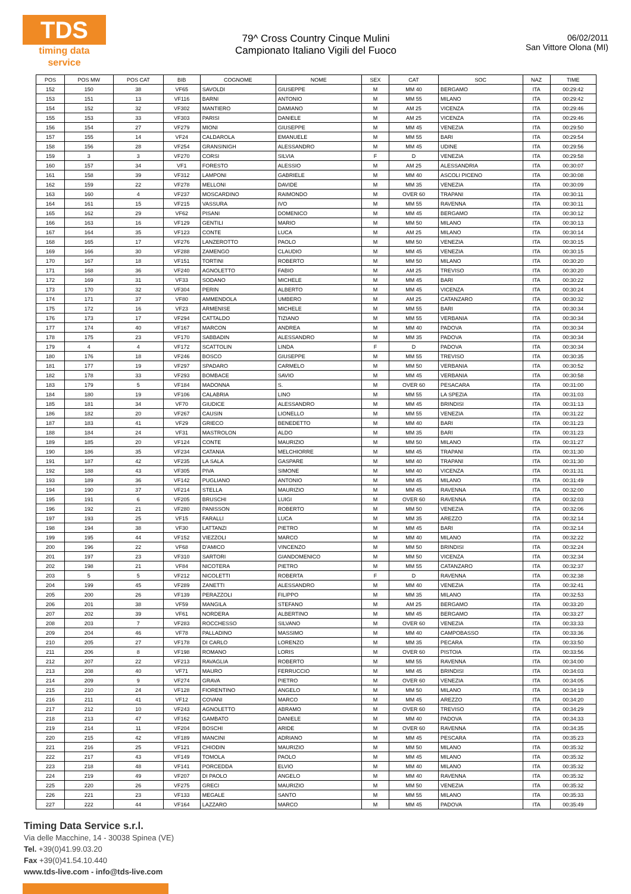TDS
timing data service
79^ Cross Country Cinque Mulini
Campionato Italiano Vigili del Fuoco
06/02/2011
San Vittore Olona (MI)
| POS | POS MW | POS CAT | BIB | COGNOME | NOME | SEX | CAT | SOC | NAZ | TIME |
| --- | --- | --- | --- | --- | --- | --- | --- | --- | --- | --- |
| 152 | 150 | 38 | VF65 | SAVOLDI | GIUSEPPE | M | MM 40 | BERGAMO | ITA | 00:29:42 |
| 153 | 151 | 13 | VF116 | BARNI | ANTONIO | M | MM 55 | MILANO | ITA | 00:29:42 |
| 154 | 152 | 32 | VF302 | MANTIERO | DAMIANO | M | AM 25 | VICENZA | ITA | 00:29:46 |
| 155 | 153 | 33 | VF303 | PARISI | DANIELE | M | AM 25 | VICENZA | ITA | 00:29:46 |
| 156 | 154 | 27 | VF279 | MIONI | GIUSEPPE | M | MM 45 | VENEZIA | ITA | 00:29:50 |
| 157 | 155 | 14 | VF24 | CALDAROLA | EMANUELE | M | MM 55 | BARI | ITA | 00:29:54 |
| 158 | 156 | 28 | VF254 | GRANSINIGH | ALESSANDRO | M | MM 45 | UDINE | ITA | 00:29:56 |
| 159 | 3 | 3 | VF270 | CORSI | SILVIA | F | D | VENEZIA | ITA | 00:29:58 |
| 160 | 157 | 34 | VF1 | FORESTO | ALESSIO | M | AM 25 | ALESSANDRIA | ITA | 00:30:07 |
| 161 | 158 | 39 | VF312 | LAMPONI | GABRIELE | M | MM 40 | ASCOLI PICENO | ITA | 00:30:08 |
| 162 | 159 | 22 | VF278 | MELLONI | DAVIDE | M | MM 35 | VENEZIA | ITA | 00:30:09 |
| 163 | 160 | 4 | VF237 | MOSCARDINO | RAIMONDO | M | OVER 60 | TRAPANI | ITA | 00:30:11 |
| 164 | 161 | 15 | VF215 | VASSURA | IVO | M | MM 55 | RAVENNA | ITA | 00:30:11 |
| 165 | 162 | 29 | VF62 | PISANI | DOMENICO | M | MM 45 | BERGAMO | ITA | 00:30:12 |
| 166 | 163 | 16 | VF129 | GENTILI | MARIO | M | MM 50 | MILANO | ITA | 00:30:13 |
| 167 | 164 | 35 | VF123 | CONTE | LUCA | M | AM 25 | MILANO | ITA | 00:30:14 |
| 168 | 165 | 17 | VF276 | LANZEROTTO | PAOLO | M | MM 50 | VENEZIA | ITA | 00:30:15 |
| 169 | 166 | 30 | VF288 | ZAMENGO | CLAUDIO | M | MM 45 | VENEZIA | ITA | 00:30:15 |
| 170 | 167 | 18 | VF151 | TORTINI | ROBERTO | M | MM 50 | MILANO | ITA | 00:30:20 |
| 171 | 168 | 36 | VF240 | AGNOLETTO | FABIO | M | AM 25 | TREVISO | ITA | 00:30:20 |
| 172 | 169 | 31 | VF33 | SODANO | MICHELE | M | MM 45 | BARI | ITA | 00:30:22 |
| 173 | 170 | 32 | VF304 | PERIN | ALBERTO | M | MM 45 | VICENZA | ITA | 00:30:24 |
| 174 | 171 | 37 | VF80 | AMMENDOLA | UMBERO | M | AM 25 | CATANZARO | ITA | 00:30:32 |
| 175 | 172 | 16 | VF23 | ARMENISE | MICHELE | M | MM 55 | BARI | ITA | 00:30:34 |
| 176 | 173 | 17 | VF294 | CATTALDO | TIZIANO | M | MM 55 | VERBANIA | ITA | 00:30:34 |
| 177 | 174 | 40 | VF167 | MARCON | ANDREA | M | MM 40 | PADOVA | ITA | 00:30:34 |
| 178 | 175 | 23 | VF170 | SABBADIN | ALESSANDRO | M | MM 35 | PADOVA | ITA | 00:30:34 |
| 179 | 4 | 4 | VF172 | SCATTOLIN | LINDA | F | D | PADOVA | ITA | 00:30:34 |
| 180 | 176 | 18 | VF246 | BOSCO | GIUSEPPE | M | MM 55 | TREVISO | ITA | 00:30:35 |
| 181 | 177 | 19 | VF297 | SPADARO | CARMELO | M | MM 50 | VERBANIA | ITA | 00:30:52 |
| 182 | 178 | 33 | VF293 | BOMBACE | SAVIO | M | MM 45 | VERBANIA | ITA | 00:30:58 |
| 183 | 179 | 5 | VF184 | MADONNA | S. | M | OVER 60 | PESACARA | ITA | 00:31:00 |
| 184 | 180 | 19 | VF106 | CALABRIA | LINO | M | MM 55 | LA SPEZIA | ITA | 00:31:03 |
| 185 | 181 | 34 | VF70 | GIUDICE | ALESSANDRO | M | MM 45 | BRINDISI | ITA | 00:31:13 |
| 186 | 182 | 20 | VF267 | CAUSIN | LIONELLO | M | MM 55 | VENEZIA | ITA | 00:31:22 |
| 187 | 183 | 41 | VF29 | GRIECO | BENEDETTO | M | MM 40 | BARI | ITA | 00:31:23 |
| 188 | 184 | 24 | VF31 | MASTROLON | ALDO | M | MM 35 | BARI | ITA | 00:31:23 |
| 189 | 185 | 20 | VF124 | CONTE | MAURIZIO | M | MM 50 | MILANO | ITA | 00:31:27 |
| 190 | 186 | 35 | VF234 | CATANIA | MELCHIORRE | M | MM 45 | TRAPANI | ITA | 00:31:30 |
| 191 | 187 | 42 | VF235 | LA SALA | GASPARE | M | MM 40 | TRAPANI | ITA | 00:31:30 |
| 192 | 188 | 43 | VF305 | PIVA | SIMONE | M | MM 40 | VICENZA | ITA | 00:31:31 |
| 193 | 189 | 36 | VF142 | PUGLIANO | ANTONIO | M | MM 45 | MILANO | ITA | 00:31:49 |
| 194 | 190 | 37 | VF214 | STELLA | MAURIZIO | M | MM 45 | RAVENNA | ITA | 00:32:00 |
| 195 | 191 | 6 | VF205 | BRUSCHI | LUIGI | M | OVER 60 | RAVENNA | ITA | 00:32:03 |
| 196 | 192 | 21 | VF280 | PANISSON | ROBERTO | M | MM 50 | VENEZIA | ITA | 00:32:06 |
| 197 | 193 | 25 | VF15 | FARALLI | LUCA | M | MM 35 | AREZZO | ITA | 00:32:14 |
| 198 | 194 | 38 | VF30 | LATTANZI | PIETRO | M | MM 45 | BARI | ITA | 00:32:14 |
| 199 | 195 | 44 | VF152 | VIEZZOLI | MARCO | M | MM 40 | MILANO | ITA | 00:32:22 |
| 200 | 196 | 22 | VF68 | D'AMICO | VINCENZO | M | MM 50 | BRINDISI | ITA | 00:32:24 |
| 201 | 197 | 23 | VF310 | SARTORI | GIANDOMENICO | M | MM 50 | VICENZA | ITA | 00:32:34 |
| 202 | 198 | 21 | VF84 | NICOTERA | PIETRO | M | MM 55 | CATANZARO | ITA | 00:32:37 |
| 203 | 5 | 5 | VF212 | NICOLETTI | ROBERTA | F | D | RAVENNA | ITA | 00:32:38 |
| 204 | 199 | 45 | VF289 | ZANETTI | ALESSANDRO | M | MM 40 | VENEZIA | ITA | 00:32:41 |
| 205 | 200 | 26 | VF139 | PERAZZOLI | FILIPPO | M | MM 35 | MILANO | ITA | 00:32:53 |
| 206 | 201 | 38 | VF59 | MANGILA | STEFANO | M | AM 25 | BERGAMO | ITA | 00:33:20 |
| 207 | 202 | 39 | VF61 | NORDERA | ALBERTINO | M | MM 45 | BERGAMO | ITA | 00:33:27 |
| 208 | 203 | 7 | VF283 | ROCCHESSO | SILVANO | M | OVER 60 | VENEZIA | ITA | 00:33:33 |
| 209 | 204 | 46 | VF78 | PALLADINO | MASSIMO | M | MM 40 | CAMPOBASSO | ITA | 00:33:36 |
| 210 | 205 | 27 | VF178 | DI CARLO | LORENZO | M | MM 35 | PECARA | ITA | 00:33:50 |
| 211 | 206 | 8 | VF198 | ROMANO | LORIS | M | OVER 60 | PISTOIA | ITA | 00:33:56 |
| 212 | 207 | 22 | VF213 | RAVAGLIA | ROBERTO | M | MM 55 | RAVENNA | ITA | 00:34:00 |
| 213 | 208 | 40 | VF71 | MAURO | FERRUCCIO | M | MM 45 | BRINDISI | ITA | 00:34:03 |
| 214 | 209 | 9 | VF274 | GRAVA | PIETRO | M | OVER 60 | VENEZIA | ITA | 00:34:05 |
| 215 | 210 | 24 | VF128 | FIORENTINO | ANGELO | M | MM 50 | MILANO | ITA | 00:34:19 |
| 216 | 211 | 41 | VF12 | COVANI | MARCO | M | MM 45 | AREZZO | ITA | 00:34:20 |
| 217 | 212 | 10 | VF243 | AGNOLETTO | ABRAMO | M | OVER 60 | TREVISO | ITA | 00:34:29 |
| 218 | 213 | 47 | VF162 | GAMBATO | DANIELE | M | MM 40 | PADOVA | ITA | 00:34:33 |
| 219 | 214 | 11 | VF204 | BOSCHI | ARIDE | M | OVER 60 | RAVENNA | ITA | 00:34:35 |
| 220 | 215 | 42 | VF189 | MANCINI | ADRIANO | M | MM 45 | PESCARA | ITA | 00:35:23 |
| 221 | 216 | 25 | VF121 | CHIODIN | MAURIZIO | M | MM 50 | MILANO | ITA | 00:35:32 |
| 222 | 217 | 43 | VF149 | TOMOLA | PAOLO | M | MM 45 | MILANO | ITA | 00:35:32 |
| 223 | 218 | 48 | VF141 | PORCEDDA | ELVIO | M | MM 40 | MILANO | ITA | 00:35:32 |
| 224 | 219 | 49 | VF207 | DI PAOLO | ANGELO | M | MM 40 | RAVENNA | ITA | 00:35:32 |
| 225 | 220 | 26 | VF275 | GRECI | MAURIZIO | M | MM 50 | VENEZIA | ITA | 00:35:32 |
| 226 | 221 | 23 | VF133 | MEGALE | SANTO | M | MM 55 | MILANO | ITA | 00:35:33 |
| 227 | 222 | 44 | VF164 | LAZZARO | MARCO | M | MM 45 | PADOVA | ITA | 00:35:49 |
Timing Data Service s.r.l.
Via delle Macchine, 14 - 30038 Spinea (VE)
Tel. +39(0)41.99.03.20
Fax +39(0)41.54.10.440
www.tds-live.com - info@tds-live.com